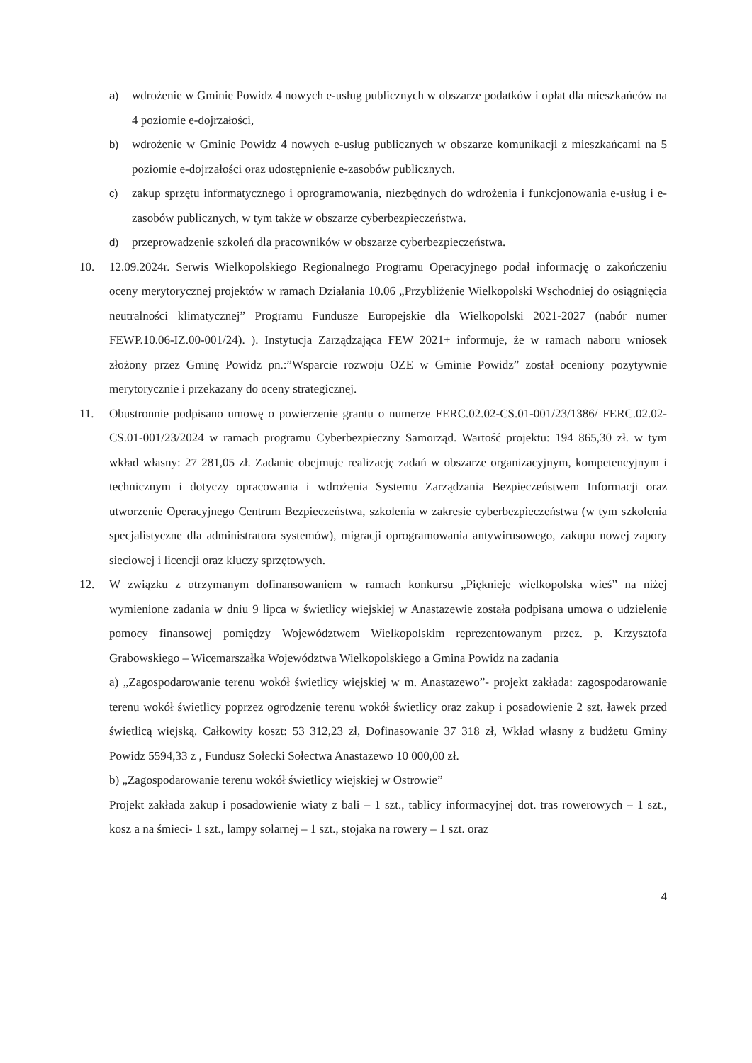a) wdrożenie w Gminie Powidz 4 nowych e-usług publicznych w obszarze podatków i opłat dla mieszkańców na 4 poziomie e-dojrzałości,
b) wdrożenie w Gminie Powidz 4 nowych e-usług publicznych w obszarze komunikacji z mieszkańcami na 5 poziomie e-dojrzałości oraz udostępnienie e-zasobów publicznych.
c) zakup sprzętu informatycznego i oprogramowania, niezbędnych do wdrożenia i funkcjonowania e-usług i e-zasobów publicznych, w tym także w obszarze cyberbezpieczeństwa.
d) przeprowadzenie szkoleń dla pracowników w obszarze cyberbezpieczeństwa.
10. 12.09.2024r. Serwis Wielkopolskiego Regionalnego Programu Operacyjnego podał informację o zakończeniu oceny merytorycznej projektów w ramach Działania 10.06 „Przybliżenie Wielkopolski Wschodniej do osiągnięcia neutralności klimatycznej” Programu Fundusze Europejskie dla Wielkopolski 2021-2027 (nabór numer FEWP.10.06-IZ.00-001/24). ). Instytucja Zarządzająca FEW 2021+ informuje, że w ramach naboru wniosek złożony przez Gminę Powidz pn.:”Wsparcie rozwoju OZE w Gminie Powidz” został oceniony pozytywnie merytorycznie i przekazany do oceny strategicznej.
11. Obustronnie podpisano umowę o powierzenie grantu o numerze FERC.02.02-CS.01-001/23/1386/ FERC.02.02-CS.01-001/23/2024 w ramach programu Cyberbezpieczny Samorząd. Wartość projektu: 194 865,30 zł. w tym wkład własny: 27 281,05 zł. Zadanie obejmuje realizację zadań w obszarze organizacyjnym, kompetencyjnym i technicznym i dotyczy opracowania i wdrożenia Systemu Zarządzania Bezpieczeństwem Informacji oraz utworzenie Operacyjnego Centrum Bezpieczeństwa, szkolenia w zakresie cyberbezpieczeństwa (w tym szkolenia specjalistyczne dla administratora systemów), migracji oprogramowania antywirusowego, zakupu nowej zapory sieciowej i licencji oraz kluczy sprzętowych.
12. W związku z otrzymanym dofinansowaniem w ramach konkursu „Pięknieje wielkopolska wieś” na niżej wymienione zadania w dniu 9 lipca w świetlicy wiejskiej w Anastazewie została podpisana umowa o udzielenie pomocy finansowej pomiędzy Województwem Wielkopolskim reprezentowanym przez. p. Krzysztofa Grabowskiego – Wicemarszałka Województwa Wielkopolskiego a Gmina Powidz na zadania
a) „Zagospodarowanie terenu wokół świetlicy wiejskiej w m. Anastazewo”- projekt zakłada: zagospodarowanie terenu wokół świetlicy poprzez ogrodzenie terenu wokół świetlicy oraz zakup i posadowienie 2 szt. ławek przed świetlicą wiejską. Całkowity koszt: 53 312,23 zł, Dofinasowanie 37 318 zł, Wkład własny z budżetu Gminy Powidz 5594,33 z , Fundusz Sołecki Sołectwa Anastazewo 10 000,00 zł.
b) „Zagospodarowanie terenu wokół świetlicy wiejskiej w Ostrowie”
Projekt zakłada zakup i posadowienie wiaty z bali – 1 szt., tablicy informacyjnej dot. tras rowerowych – 1 szt., kosz a na śmieci- 1 szt., lampy solarnej – 1 szt., stojaka na rowery – 1 szt. oraz
4